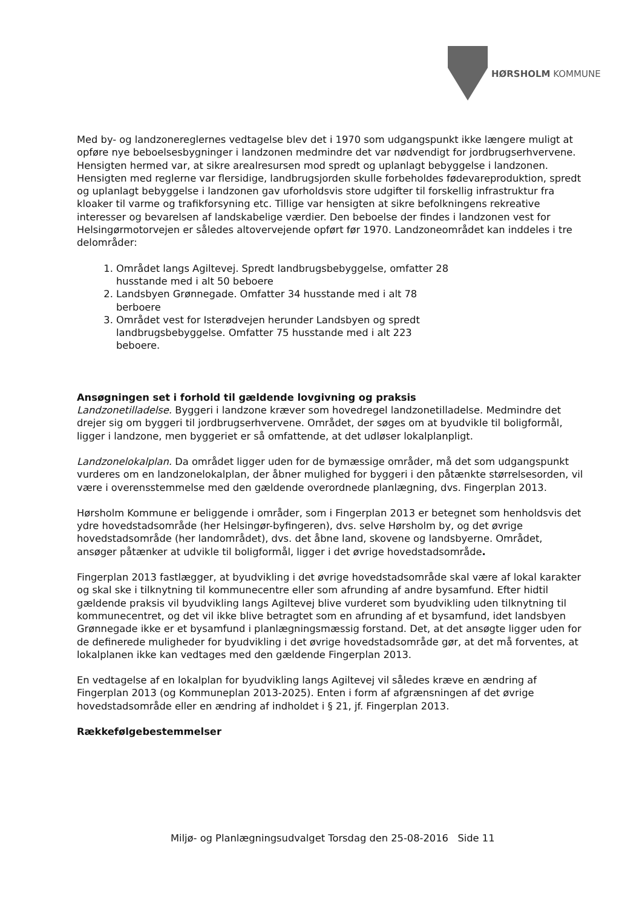HØRSHOLM KOMMUNE
Med by- og landzonereglernes vedtagelse blev det i 1970 som udgangspunkt ikke længere muligt at opføre nye beboelsesbygninger i landzonen medmindre det var nødvendigt for jordbrugserhvervene. Hensigten hermed var, at sikre arealresursen mod spredt og uplanlagt bebyggelse i landzonen. Hensigten med reglerne var flersidige, landbrugsjorden skulle forbeholdes fødevareproduktion, spredt og uplanlagt bebyggelse i landzonen gav uforholdsvis store udgifter til forskellig infrastruktur fra kloaker til varme og trafikforsyning etc. Tillige var hensigten at sikre befolkningens rekreative interesser og bevarelsen af landskabelige værdier. Den beboelse der findes i landzonen vest for Helsingørmotorvejen er således altovervejende opført før 1970. Landzoneområdet kan inddeles i tre delområder:
1. Området langs Agiltevej. Spredt landbrugsbebyggelse, omfatter 28 husstande med i alt 50 beboere
2. Landsbyen Grønnegade. Omfatter 34 husstande med i alt 78 berboere
3. Området vest for Isterødvejen herunder Landsbyen og spredt landbrugsbebyggelse. Omfatter 75 husstande med i alt 223 beboere.
Ansøgningen set i forhold til gældende lovgivning og praksis
Landzonetilladelse. Byggeri i landzone kræver som hovedregel landzonetilladelse. Medmindre det drejer sig om byggeri til jordbrugserhvervene. Området, der søges om at byudvikle til boligformål, ligger i landzone, men byggeriet er så omfattende, at det udløser lokalplanpligt.
Landzonelokalplan. Da området ligger uden for de bymæssige områder, må det som udgangspunkt vurderes om en landzonelokalplan, der åbner mulighed for byggeri i den påtænkte størrelsesorden, vil være i overensstemmelse med den gældende overordnede planlægning, dvs. Fingerplan 2013.
Hørsholm Kommune er beliggende i områder, som i Fingerplan 2013 er betegnet som henholdsvis det ydre hovedstadsområde (her Helsingør-byfingeren), dvs. selve Hørsholm by, og det øvrige hovedstadsområde (her landområdet), dvs. det åbne land, skovene og landsbyerne. Området, ansøger påtænker at udvikle til boligformål, ligger i det øvrige hovedstadsområde.
Fingerplan 2013 fastlægger, at byudvikling i det øvrige hovedstadsområde skal være af lokal karakter og skal ske i tilknytning til kommunecentre eller som afrunding af andre bysamfund. Efter hidtil gældende praksis vil byudvikling langs Agiltevej blive vurderet som byudvikling uden tilknytning til kommunecentret, og det vil ikke blive betragtet som en afrunding af et bysamfund, idet landsbyen Grønnegade ikke er et bysamfund i planlægningsmæssig forstand. Det, at det ansøgte ligger uden for de definerede muligheder for byudvikling i det øvrige hovedstadsområde gør, at det må forventes, at lokalplanen ikke kan vedtages med den gældende Fingerplan 2013.
En vedtagelse af en lokalplan for byudvikling langs Agiltevej vil således kræve en ændring af Fingerplan 2013 (og Kommuneplan 2013-2025). Enten i form af afgrænsningen af det øvrige hovedstadsområde eller en ændring af indholdet i § 21, jf. Fingerplan 2013.
Rækkefølgebestemmelser
Miljø- og Planlægningsudvalget Torsdag den 25-08-2016 Side 11